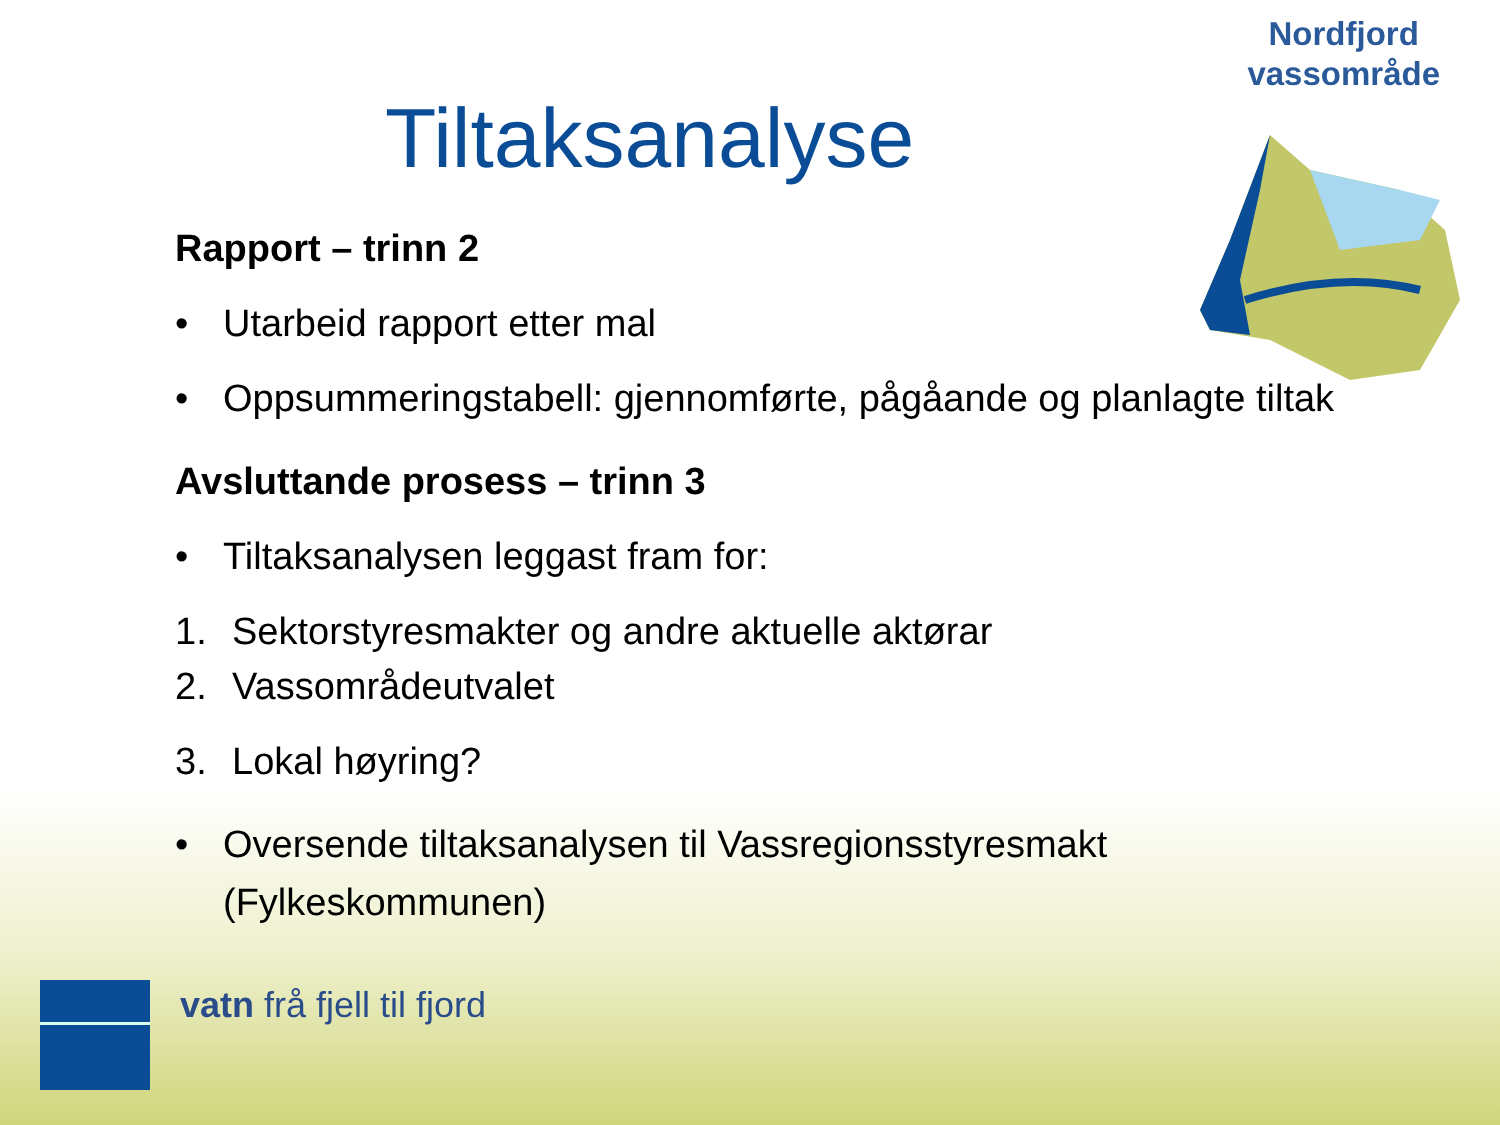Nordfjord
vassområde
Tiltaksanalyse
Rapport – trinn 2
• Utarbeid rapport etter mal
• Oppsummeringstabell: gjennomførte, pågåande og planlagte tiltak
Avsluttande prosess – trinn 3
• Tiltaksanalysen leggast fram for:
1. Sektorstyresmakter og andre aktuelle aktørar
2. Vassområdeutvalet
3. Lokal høyring?
• Oversende tiltaksanalysen til Vassregionsstyresmakt
(Fylkeskommunen)
vatn frå fjell til fjord